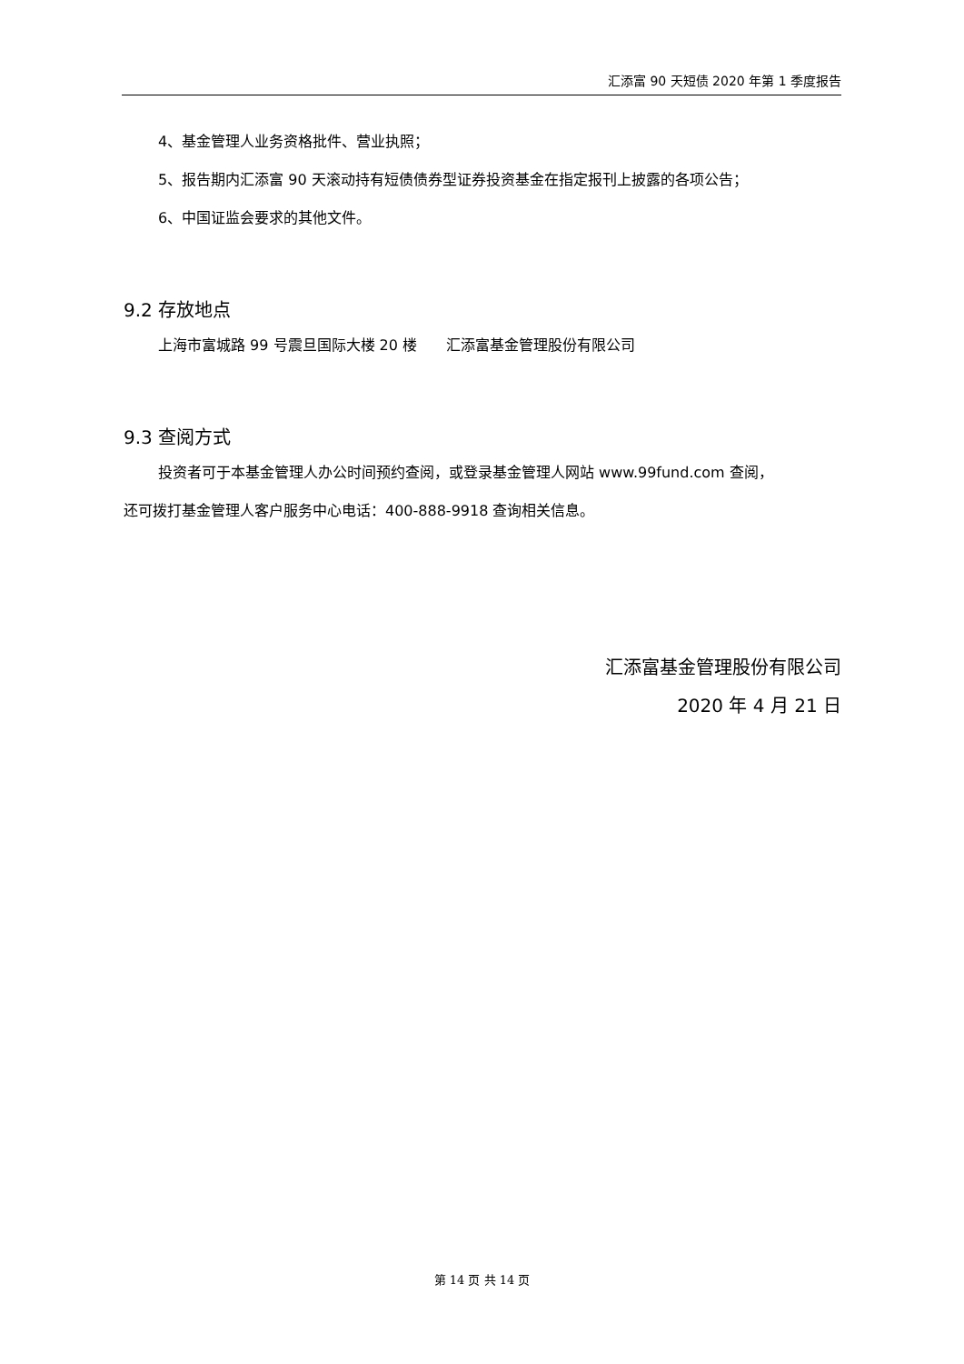汇添富 90 天短债 2020 年第 1 季度报告
4、基金管理人业务资格批件、营业执照；
5、报告期内汇添富 90 天滚动持有短债债券型证券投资基金在指定报刊上披露的各项公告；
6、中国证监会要求的其他文件。
9.2 存放地点
上海市富城路 99 号震旦国际大楼 20 楼　　汇添富基金管理股份有限公司
9.3 查阅方式
投资者可于本基金管理人办公时间预约查阅，或登录基金管理人网站 www.99fund.com 查阅，
还可拨打基金管理人客户服务中心电话：400-888-9918 查询相关信息。
汇添富基金管理股份有限公司
2020 年 4 月 21 日
第 14 页 共 14 页